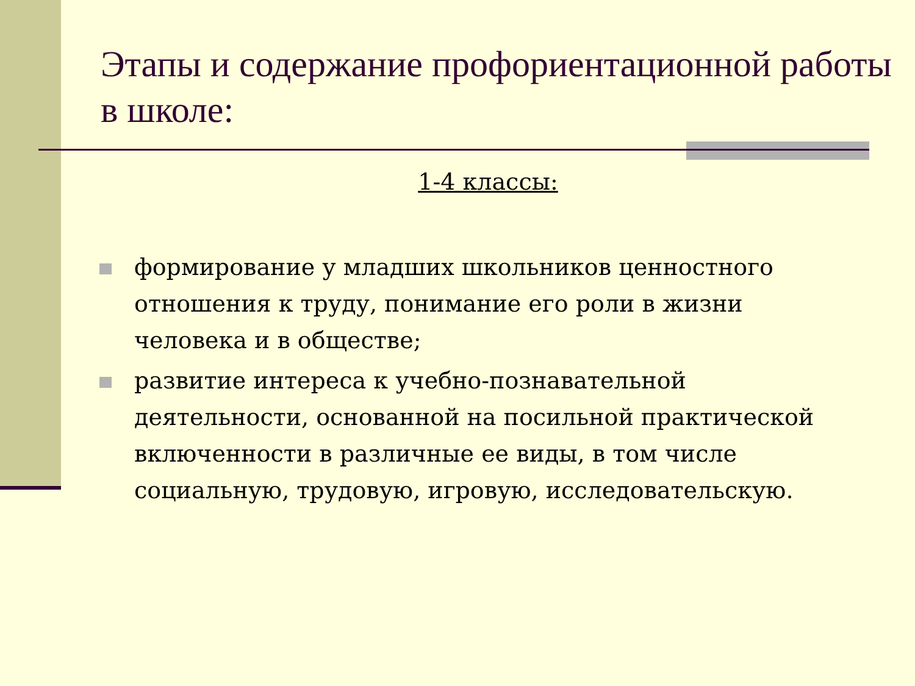Этапы и содержание профориентационной работы в школе:
1-4 классы:
формирование у младших школьников ценностного отношения к труду, понимание его роли в жизни человека и в обществе;
развитие интереса к учебно-познавательной деятельности, основанной на посильной практической включенности в различные ее виды, в том числе социальную, трудовую, игровую, исследовательскую.